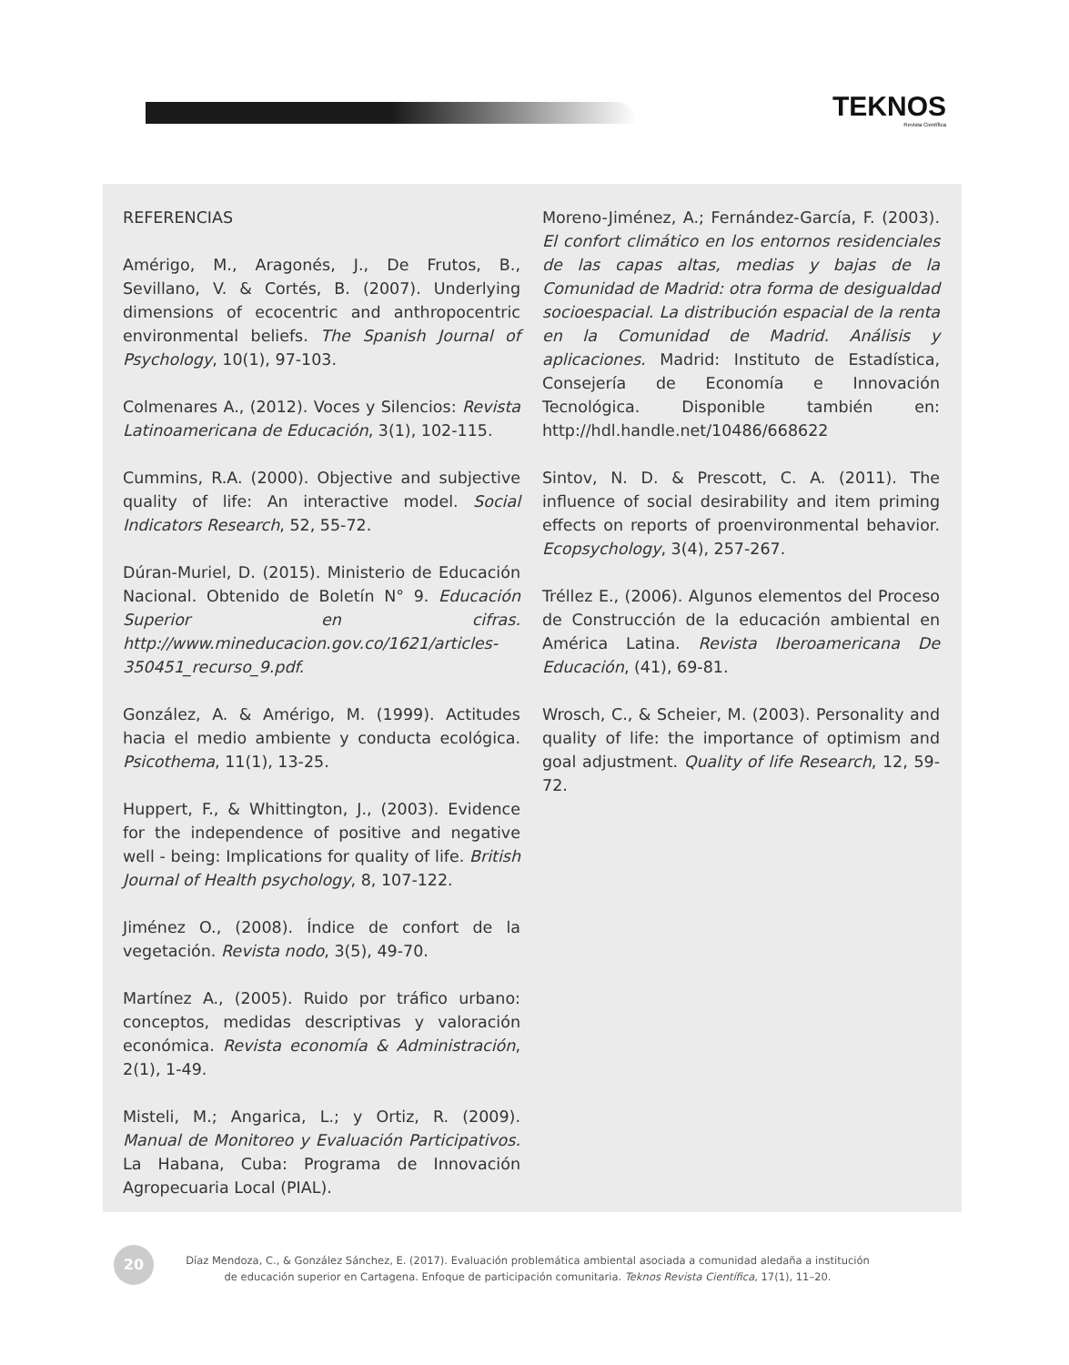TEKNOS
Revista Científica
REFERENCIAS
Amérigo, M., Aragonés, J., De Frutos, B., Sevillano, V. & Cortés, B. (2007). Underlying dimensions of ecocentric and anthropocentric environmental beliefs. The Spanish Journal of Psychology, 10(1), 97-103.
Colmenares A., (2012). Voces y Silencios: Revista Latinoamericana de Educación, 3(1), 102-115.
Cummins, R.A. (2000). Objective and subjective quality of life: An interactive model. Social Indicators Research, 52, 55-72.
Dúran-Muriel, D. (2015). Ministerio de Educación Nacional. Obtenido de Boletín N° 9. Educación Superior en cifras. http://www.mineducacion.gov.co/1621/articles-350451_recurso_9.pdf.
González, A. & Amérigo, M. (1999). Actitudes hacia el medio ambiente y conducta ecológica. Psicothema, 11(1), 13-25.
Huppert, F., & Whittington, J., (2003). Evidence for the independence of positive and negative well - being: Implications for quality of life. British Journal of Health psychology, 8, 107-122.
Jiménez O., (2008). Índice de confort de la vegetación. Revista nodo, 3(5), 49-70.
Martínez A., (2005). Ruido por tráfico urbano: conceptos, medidas descriptivas y valoración económica. Revista economía & Administración, 2(1), 1-49.
Misteli, M.; Angarica, L.; y Ortiz, R. (2009). Manual de Monitoreo y Evaluación Participativos. La Habana, Cuba: Programa de Innovación Agropecuaria Local (PIAL).
Moreno-Jiménez, A.; Fernández-García, F. (2003). El confort climático en los entornos residenciales de las capas altas, medias y bajas de la Comunidad de Madrid: otra forma de desigualdad socioespacial. La distribución espacial de la renta en la Comunidad de Madrid. Análisis y aplicaciones. Madrid: Instituto de Estadística, Consejería de Economía e Innovación Tecnológica. Disponible también en: http://hdl.handle.net/10486/668622
Sintov, N. D. & Prescott, C. A. (2011). The influence of social desirability and item priming effects on reports of proenvironmental behavior. Ecopsychology, 3(4), 257-267.
Tréllez E., (2006). Algunos elementos del Proceso de Construcción de la educación ambiental en América Latina. Revista Iberoamericana De Educación, (41), 69-81.
Wrosch, C., & Scheier, M. (2003). Personality and quality of life: the importance of optimism and goal adjustment. Quality of life Research, 12, 59-72.
20
Díaz Mendoza, C., & González Sánchez, E. (2017). Evaluación problemática ambiental asociada a comunidad aledaña a institución
de educación superior en Cartagena. Enfoque de participación comunitaria. Teknos Revista Científica, 17(1), 11–20.